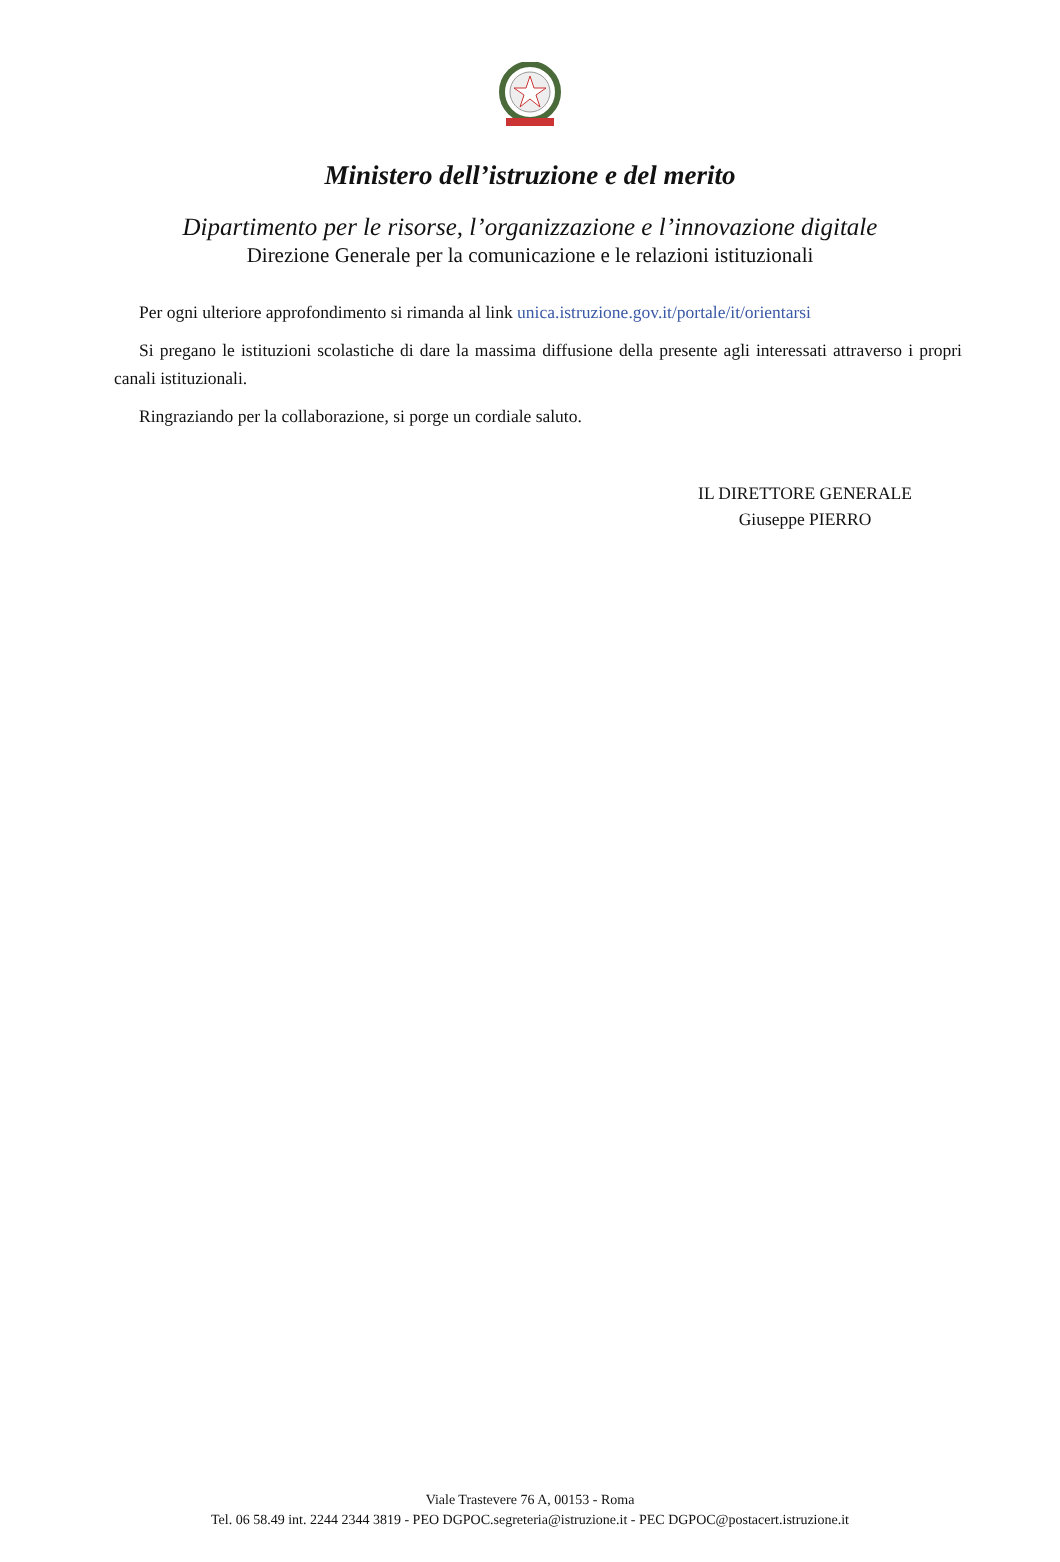Ministero dell’istruzione e del merito
Dipartimento per le risorse, l’organizzazione e l’innovazione digitale
Direzione Generale per la comunicazione e le relazioni istituzionali
Per ogni ulteriore approfondimento si rimanda al link unica.istruzione.gov.it/portale/it/orientarsi
Si pregano le istituzioni scolastiche di dare la massima diffusione della presente agli interessati attraverso i propri canali istituzionali.
Ringraziando per la collaborazione, si porge un cordiale saluto.
IL DIRETTORE GENERALE
Giuseppe PIERRO
Viale Trastevere 76 A, 00153 - Roma
Tel. 06 58.49 int. 2244 2344 3819 - PEO DGPOC.segreteria@istruzione.it - PEC DGPOC@postacert.istruzione.it